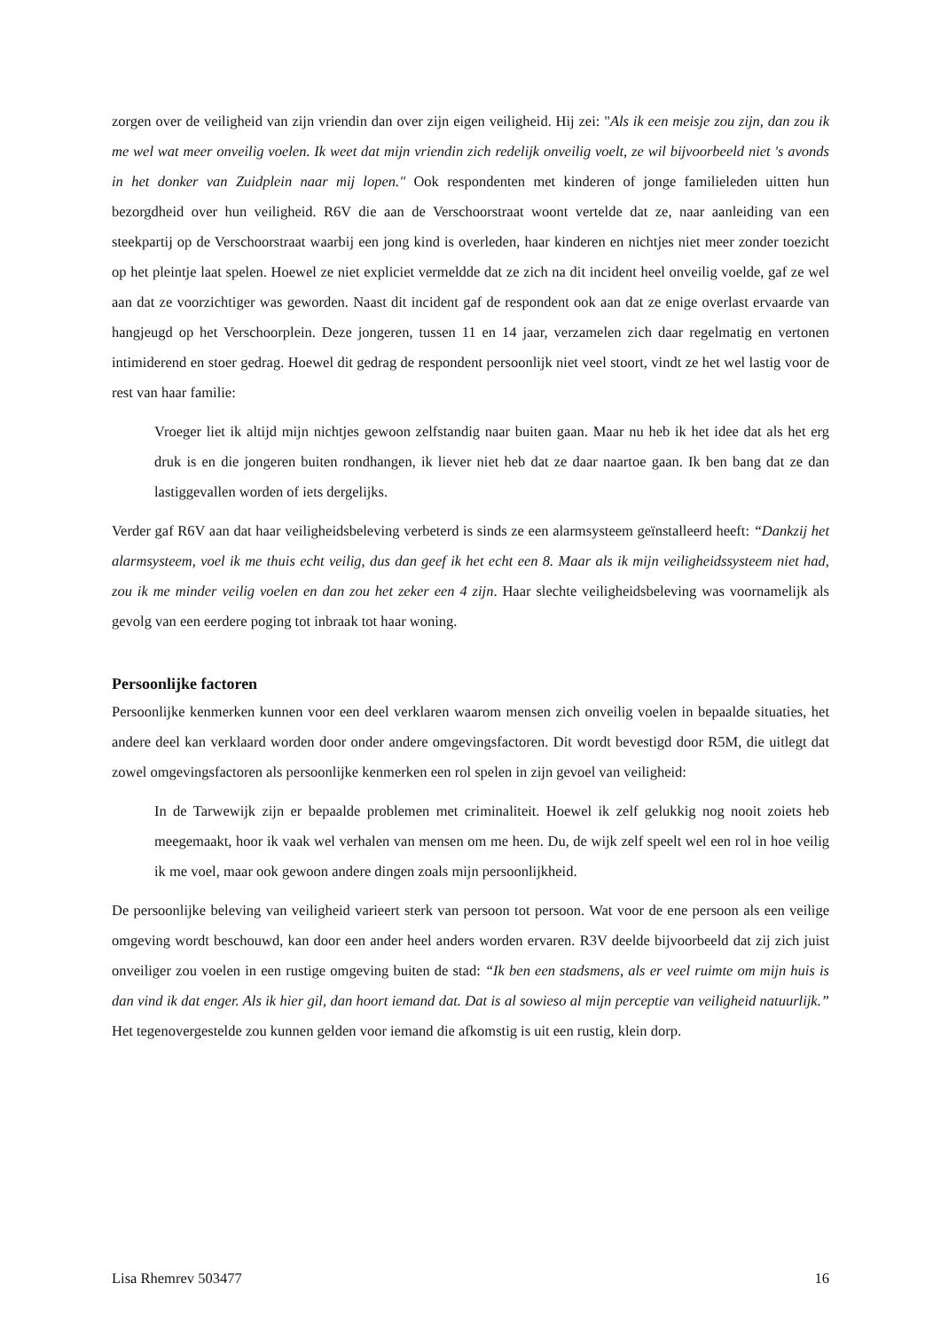zorgen over de veiligheid van zijn vriendin dan over zijn eigen veiligheid. Hij zei: "Als ik een meisje zou zijn, dan zou ik me wel wat meer onveilig voelen. Ik weet dat mijn vriendin zich redelijk onveilig voelt, ze wil bijvoorbeeld niet 's avonds in het donker van Zuidplein naar mij lopen." Ook respondenten met kinderen of jonge familieleden uitten hun bezorgdheid over hun veiligheid. R6V die aan de Verschoorstraat woont vertelde dat ze, naar aanleiding van een steekpartij op de Verschoorstraat waarbij een jong kind is overleden, haar kinderen en nichtjes niet meer zonder toezicht op het pleintje laat spelen. Hoewel ze niet expliciet vermeldde dat ze zich na dit incident heel onveilig voelde, gaf ze wel aan dat ze voorzichtiger was geworden. Naast dit incident gaf de respondent ook aan dat ze enige overlast ervaarde van hangjeugd op het Verschoorplein. Deze jongeren, tussen 11 en 14 jaar, verzamelen zich daar regelmatig en vertonen intimiderend en stoer gedrag. Hoewel dit gedrag de respondent persoonlijk niet veel stoort, vindt ze het wel lastig voor de rest van haar familie:
Vroeger liet ik altijd mijn nichtjes gewoon zelfstandig naar buiten gaan. Maar nu heb ik het idee dat als het erg druk is en die jongeren buiten rondhangen, ik liever niet heb dat ze daar naartoe gaan. Ik ben bang dat ze dan lastiggevallen worden of iets dergelijks.
Verder gaf R6V aan dat haar veiligheidsbeleving verbeterd is sinds ze een alarmsysteem geïnstalleerd heeft: “Dankzij het alarmsysteem, voel ik me thuis echt veilig, dus dan geef ik het echt een 8. Maar als ik mijn veiligheidssysteem niet had, zou ik me minder veilig voelen en dan zou het zeker een 4 zijn. Haar slechte veiligheidsbeleving was voornamelijk als gevolg van een eerdere poging tot inbraak tot haar woning.
Persoonlijke factoren
Persoonlijke kenmerken kunnen voor een deel verklaren waarom mensen zich onveilig voelen in bepaalde situaties, het andere deel kan verklaard worden door onder andere omgevingsfactoren. Dit wordt bevestigd door R5M, die uitlegt dat zowel omgevingsfactoren als persoonlijke kenmerken een rol spelen in zijn gevoel van veiligheid:
In de Tarwewijk zijn er bepaalde problemen met criminaliteit. Hoewel ik zelf gelukkig nog nooit zoiets heb meegemaakt, hoor ik vaak wel verhalen van mensen om me heen. Du, de wijk zelf speelt wel een rol in hoe veilig ik me voel, maar ook gewoon andere dingen zoals mijn persoonlijkheid.
De persoonlijke beleving van veiligheid varieert sterk van persoon tot persoon. Wat voor de ene persoon als een veilige omgeving wordt beschouwd, kan door een ander heel anders worden ervaren. R3V deelde bijvoorbeeld dat zij zich juist onveiliger zou voelen in een rustige omgeving buiten de stad: “Ik ben een stadsmens, als er veel ruimte om mijn huis is dan vind ik dat enger. Als ik hier gil, dan hoort iemand dat. Dat is al sowieso al mijn perceptie van veiligheid natuurlijk.” Het tegenovergestelde zou kunnen gelden voor iemand die afkomstig is uit een rustig, klein dorp.
Lisa Rhemrev 503477 16